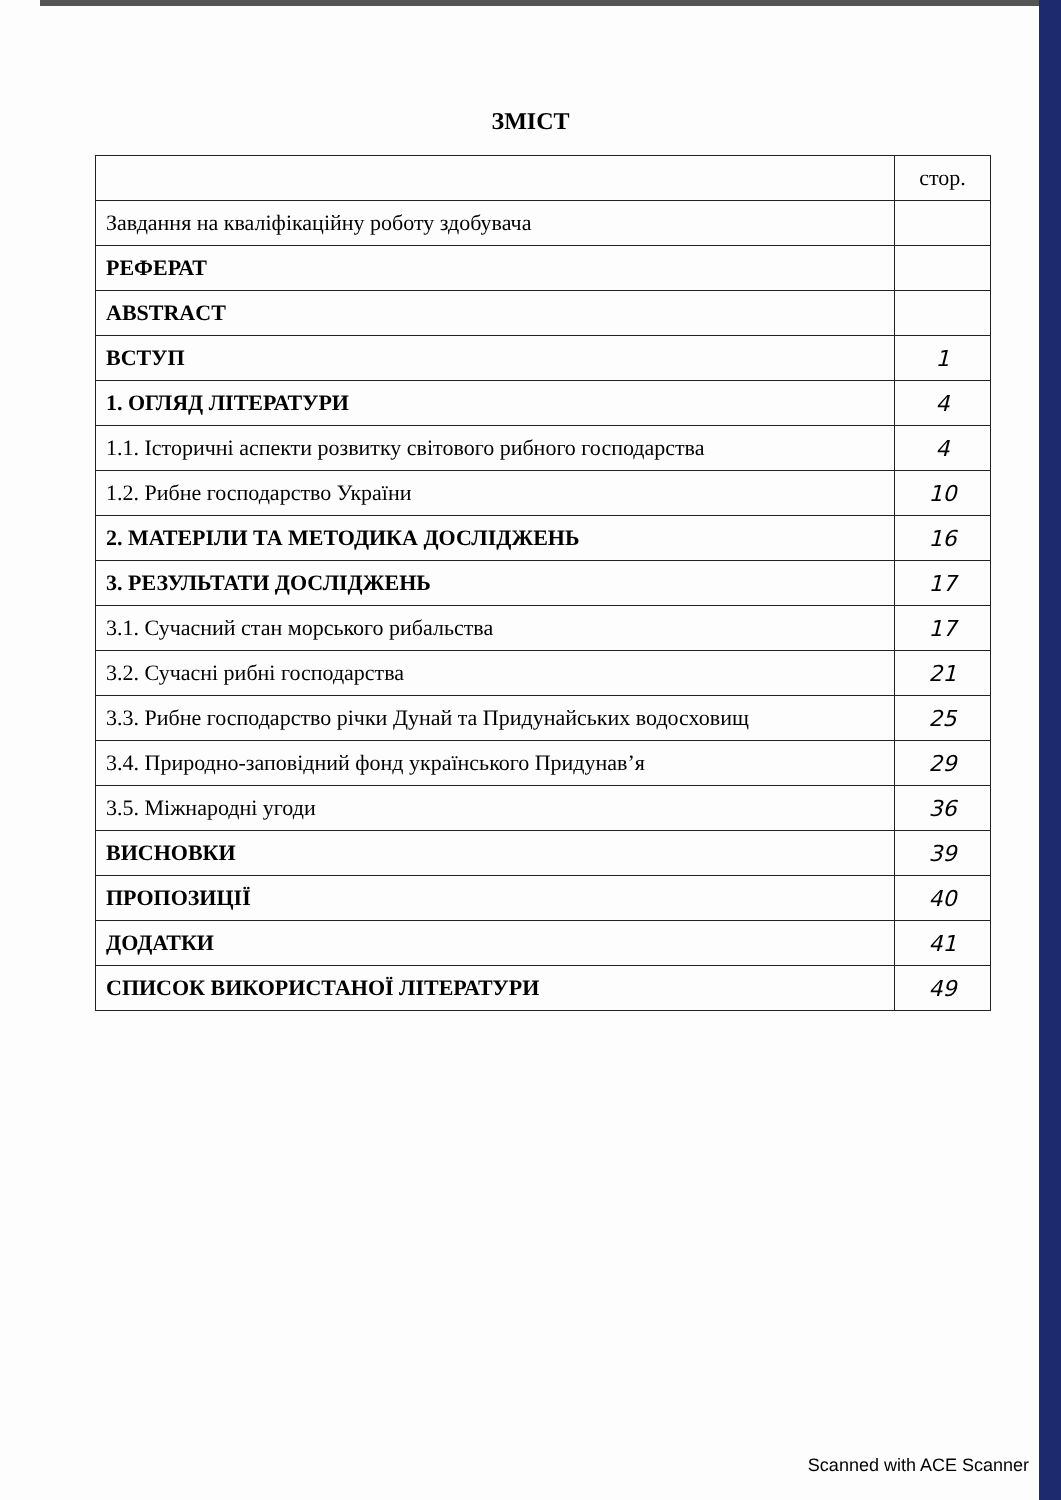ЗМІСТ
| | стор. |
| Завдання на кваліфікаційну роботу здобувача | |
| РЕФЕРАТ | |
| ABSTRACT | |
| ВСТУП | 1 |
| 1. ОГЛЯД ЛІТЕРАТУРИ | 4 |
| 1.1. Історичні аспекти розвитку світового рибного господарства | 4 |
| 1.2. Рибне господарство України | 10 |
| 2. МАТЕРІЛИ ТА МЕТОДИКА ДОСЛІДЖЕНЬ | 16 |
| 3. РЕЗУЛЬТАТИ ДОСЛІДЖЕНЬ | 17 |
| 3.1. Сучасний стан морського рибальства | 17 |
| 3.2. Сучасні рибні господарства | 21 |
| 3.3. Рибне господарство річки Дунай та Придунайських водосховищ | 25 |
| 3.4. Природно-заповідний фонд українського Придунав’я | 29 |
| 3.5. Міжнародні угоди | 36 |
| ВИСНОВКИ | 39 |
| ПРОПОЗИЦІЇ | 40 |
| ДОДАТКИ | 41 |
| СПИСОК ВИКОРИСТАНОЇ ЛІТЕРАТУРИ | 49 |
Scanned with ACE Scanner